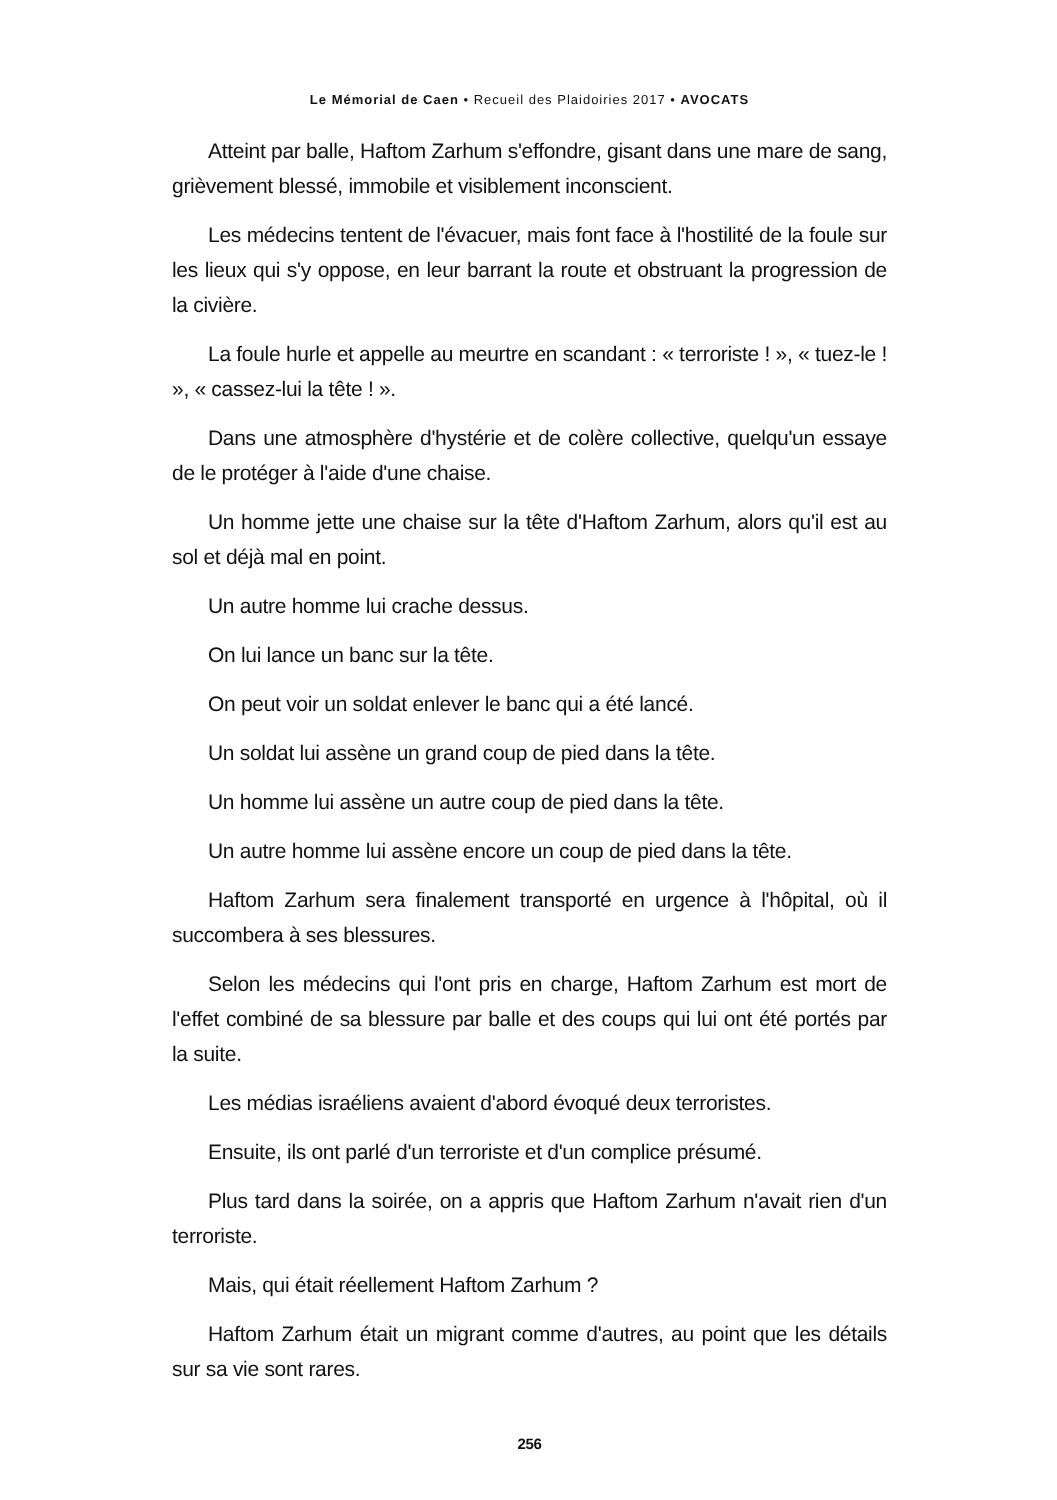Le Mémorial de Caen • Recueil des Plaidoiries 2017 • AVOCATS
Atteint par balle, Haftom Zarhum s'effondre, gisant dans une mare de sang, grièvement blessé, immobile et visiblement inconscient.
Les médecins tentent de l'évacuer, mais font face à l'hostilité de la foule sur les lieux qui s'y oppose, en leur barrant la route et obstruant la progression de la civière.
La foule hurle et appelle au meurtre en scandant : « terroriste ! », « tuez-le ! », « cassez-lui la tête ! ».
Dans une atmosphère d'hystérie et de colère collective, quelqu'un essaye de le protéger à l'aide d'une chaise.
Un homme jette une chaise sur la tête d'Haftom Zarhum, alors qu'il est au sol et déjà mal en point.
Un autre homme lui crache dessus.
On lui lance un banc sur la tête.
On peut voir un soldat enlever le banc qui a été lancé.
Un soldat lui assène un grand coup de pied dans la tête.
Un homme lui assène un autre coup de pied dans la tête.
Un autre homme lui assène encore un coup de pied dans la tête.
Haftom Zarhum sera finalement transporté en urgence à l'hôpital, où il succombera à ses blessures.
Selon les médecins qui l'ont pris en charge, Haftom Zarhum est mort de l'effet combiné de sa blessure par balle et des coups qui lui ont été portés par la suite.
Les médias israéliens avaient d'abord évoqué deux terroristes.
Ensuite, ils ont parlé d'un terroriste et d'un complice présumé.
Plus tard dans la soirée, on a appris que Haftom Zarhum n'avait rien d'un terroriste.
Mais, qui était réellement Haftom Zarhum ?
Haftom Zarhum était un migrant comme d'autres, au point que les détails sur sa vie sont rares.
256